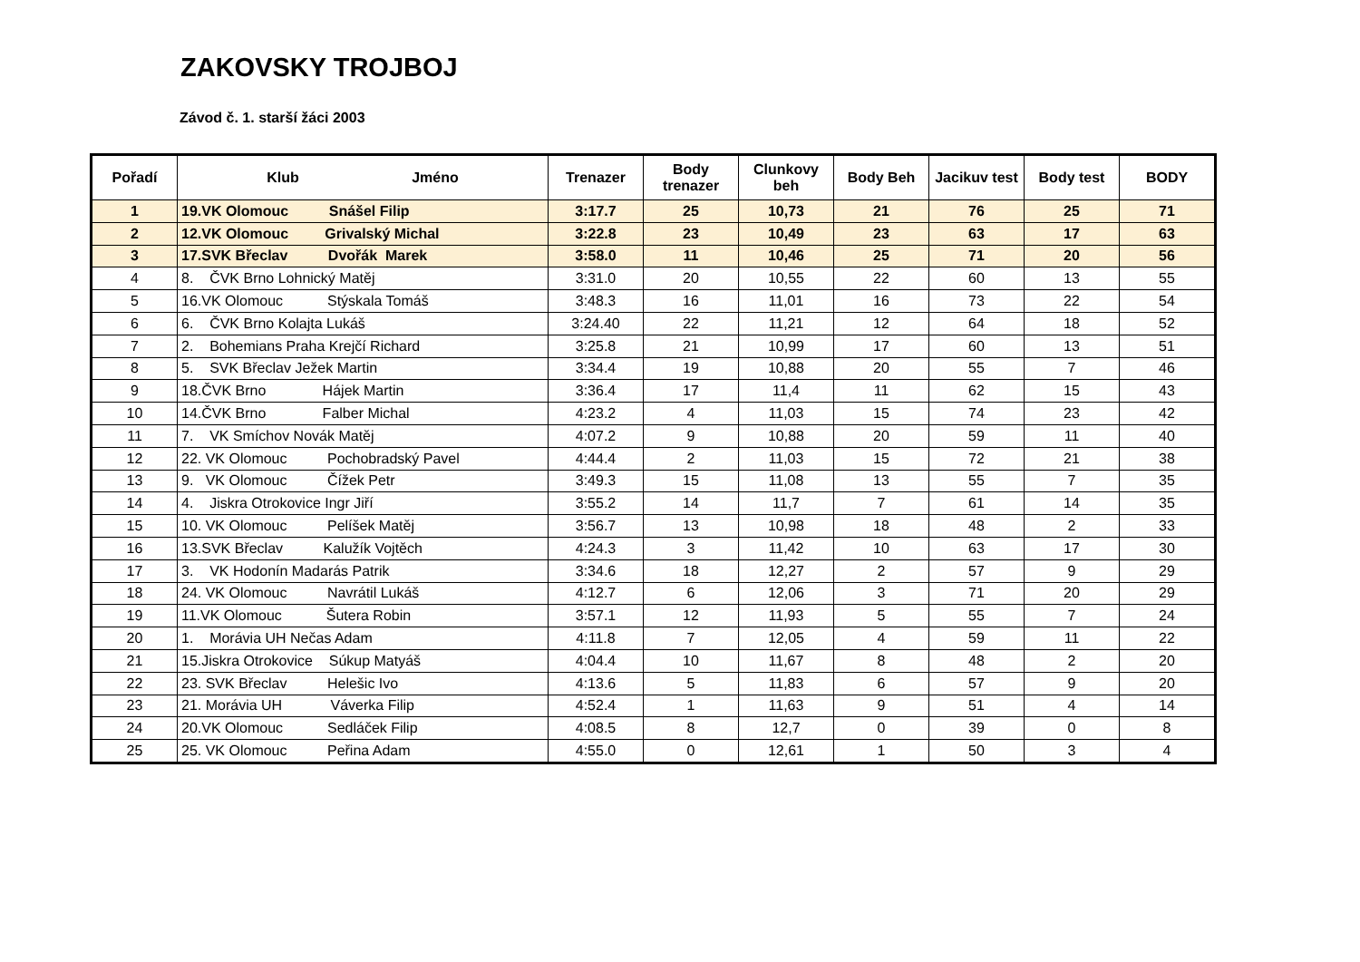ZAKOVSKY TROJBOJ
Závod č. 1. starší žáci 2003
| Pořadí | Klub Jméno | Trenazer | Body trenazer | Clunkovy beh | Body Beh | Jacikuv test | Body test | BODY |
| --- | --- | --- | --- | --- | --- | --- | --- | --- |
| 1 | 19.VK Olomouc Snášel Filip | 3:17.7 | 25 | 10,73 | 21 | 76 | 25 | 71 |
| 2 | 12.VK Olomouc Grivalský Michal | 3:22.8 | 23 | 10,49 | 23 | 63 | 17 | 63 |
| 3 | 17.SVK Břeclav Dvořák Marek | 3:58.0 | 11 | 10,46 | 25 | 71 | 20 | 56 |
| 4 | 8. ČVK Brno Lohnický Matěj | 3:31.0 | 20 | 10,55 | 22 | 60 | 13 | 55 |
| 5 | 16.VK Olomouc Stýskala Tomáš | 3:48.3 | 16 | 11,01 | 16 | 73 | 22 | 54 |
| 6 | 6. ČVK Brno Kolajta Lukáš | 3:24.40 | 22 | 11,21 | 12 | 64 | 18 | 52 |
| 7 | 2. Bohemians Praha Krejčí Richard | 3:25.8 | 21 | 10,99 | 17 | 60 | 13 | 51 |
| 8 | 5. SVK Břeclav Ježek Martin | 3:34.4 | 19 | 10,88 | 20 | 55 | 7 | 46 |
| 9 | 18.ČVK Brno Hájek Martin | 3:36.4 | 17 | 11,4 | 11 | 62 | 15 | 43 |
| 10 | 14.ČVK Brno Falber Michal | 4:23.2 | 4 | 11,03 | 15 | 74 | 23 | 42 |
| 11 | 7. VK Smíchov Novák Matěj | 4:07.2 | 9 | 10,88 | 20 | 59 | 11 | 40 |
| 12 | 22. VK Olomouc Pochobradský Pavel | 4:44.4 | 2 | 11,03 | 15 | 72 | 21 | 38 |
| 13 | 9. VK Olomouc Čížek Petr | 3:49.3 | 15 | 11,08 | 13 | 55 | 7 | 35 |
| 14 | 4. Jiskra Otrokovice Ingr Jiří | 3:55.2 | 14 | 11,7 | 7 | 61 | 14 | 35 |
| 15 | 10. VK Olomouc Pelíšek Matěj | 3:56.7 | 13 | 10,98 | 18 | 48 | 2 | 33 |
| 16 | 13.SVK Břeclav Kalužík Vojtěch | 4:24.3 | 3 | 11,42 | 10 | 63 | 17 | 30 |
| 17 | 3. VK Hodonín Madarás Patrik | 3:34.6 | 18 | 12,27 | 2 | 57 | 9 | 29 |
| 18 | 24. VK Olomouc Navrátil Lukáš | 4:12.7 | 6 | 12,06 | 3 | 71 | 20 | 29 |
| 19 | 11.VK Olomouc Šutera Robin | 3:57.1 | 12 | 11,93 | 5 | 55 | 7 | 24 |
| 20 | 1. Morávia UH Nečas Adam | 4:11.8 | 7 | 12,05 | 4 | 59 | 11 | 22 |
| 21 | 15.Jiskra Otrokovice Súkup Matyáš | 4:04.4 | 10 | 11,67 | 8 | 48 | 2 | 20 |
| 22 | 23. SVK Břeclav Helešic Ivo | 4:13.6 | 5 | 11,83 | 6 | 57 | 9 | 20 |
| 23 | 21. Morávia UH Váverka Filip | 4:52.4 | 1 | 11,63 | 9 | 51 | 4 | 14 |
| 24 | 20.VK Olomouc Sedláček Filip | 4:08.5 | 8 | 12,7 | 0 | 39 | 0 | 8 |
| 25 | 25. VK Olomouc Peřina Adam | 4:55.0 | 0 | 12,61 | 1 | 50 | 3 | 4 |